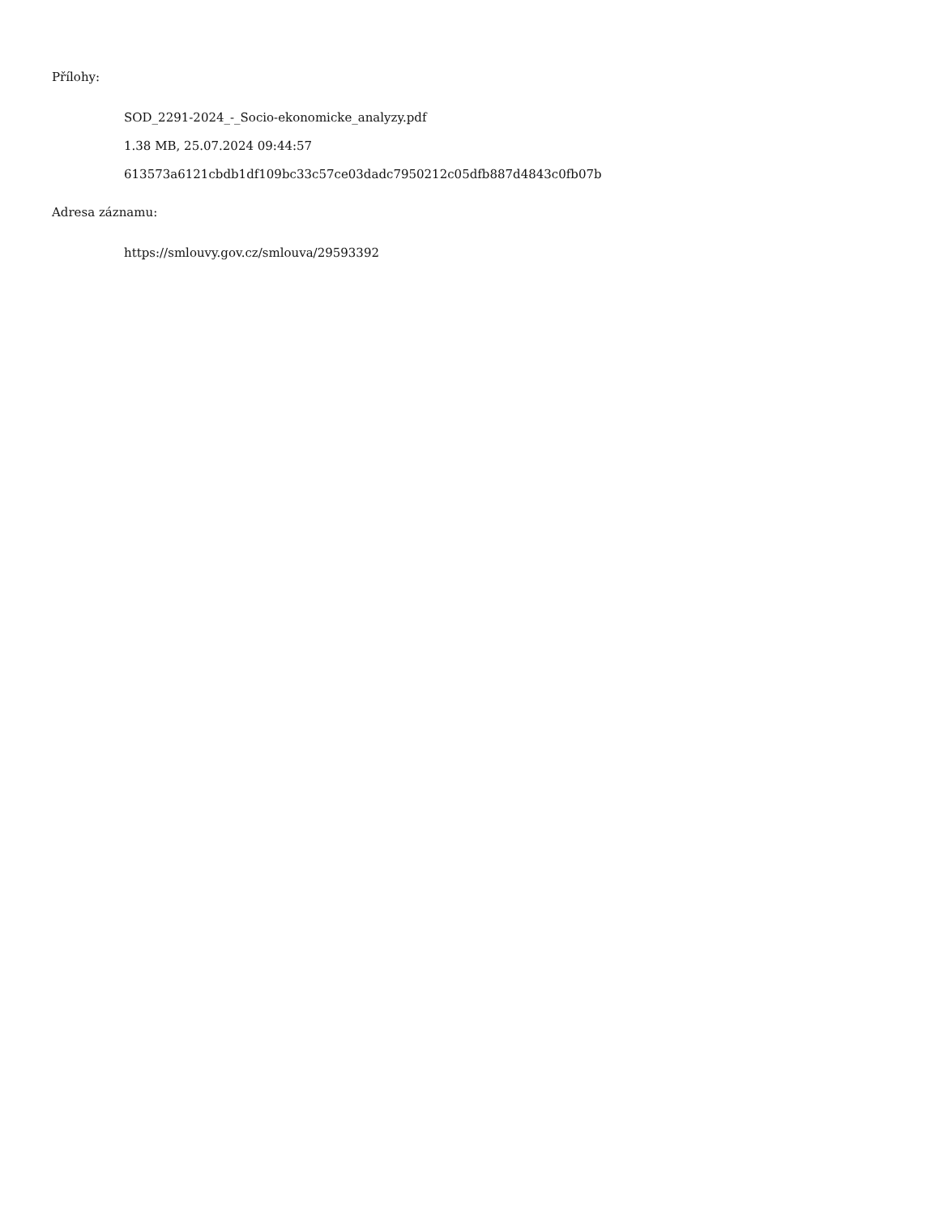Přílohy:
SOD_2291-2024_-_Socio-ekonomicke_analyzy.pdf
1.38 MB, 25.07.2024 09:44:57
613573a6121cbdb1df109bc33c57ce03dadc7950212c05dfb887d4843c0fb07b
Adresa záznamu:
https://smlouvy.gov.cz/smlouva/29593392